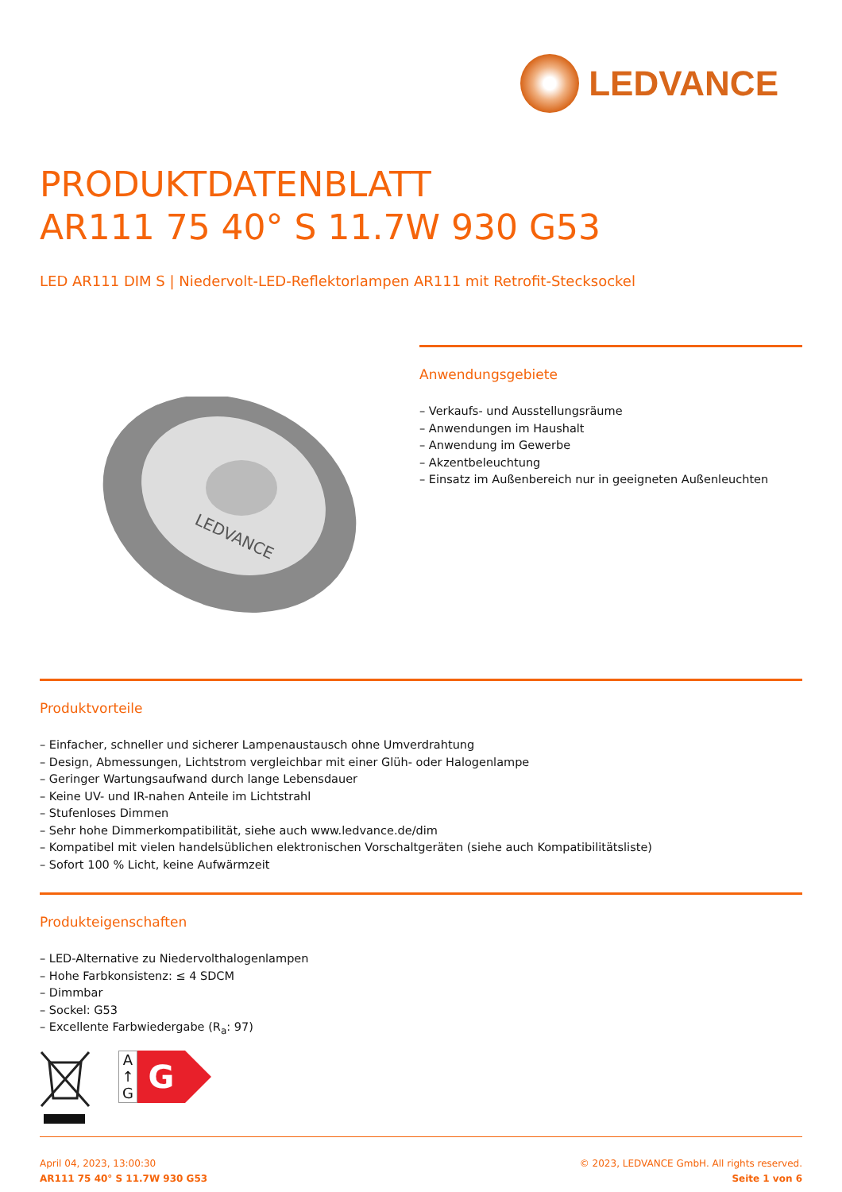LEDVANCE
PRODUKTDATENBLATT
AR111 75 40° S 11.7W 930 G53
LED AR111 DIM S | Niedervolt-LED-Reflektorlampen AR111 mit Retrofit-Stecksockel
LEDVANCE
Anwendungsgebiete
– Verkaufs- und Ausstellungsräume
– Anwendungen im Haushalt
– Anwendung im Gewerbe
– Akzentbeleuchtung
– Einsatz im Außenbereich nur in geeigneten Außenleuchten
Produktvorteile
– Einfacher, schneller und sicherer Lampenaustausch ohne Umverdrahtung
– Design, Abmessungen, Lichtstrom vergleichbar mit einer Glüh- oder Halogenlampe
– Geringer Wartungsaufwand durch lange Lebensdauer
– Keine UV- und IR-nahen Anteile im Lichtstrahl
– Stufenloses Dimmen
– Sehr hohe Dimmerkompatibilität, siehe auch www.ledvance.de/dim
– Kompatibel mit vielen handelsüblichen elektronischen Vorschaltgeräten (siehe auch Kompatibilitätsliste)
– Sofort 100 % Licht, keine Aufwärmzeit
Produkteigenschaften
– LED-Alternative zu Niedervolthalogenlampen
– Hohe Farbkonsistenz: ≤ 4 SDCM
– Dimmbar
– Sockel: G53
– Excellente Farbwiedergabe (R<sub>a</sub>: 97)
A ↑ G
G
April 04, 2023, 13:00:30
AR111 75 40° S 11.7W 930 G53
© 2023, LEDVANCE GmbH. All rights reserved.
Seite 1 von 6